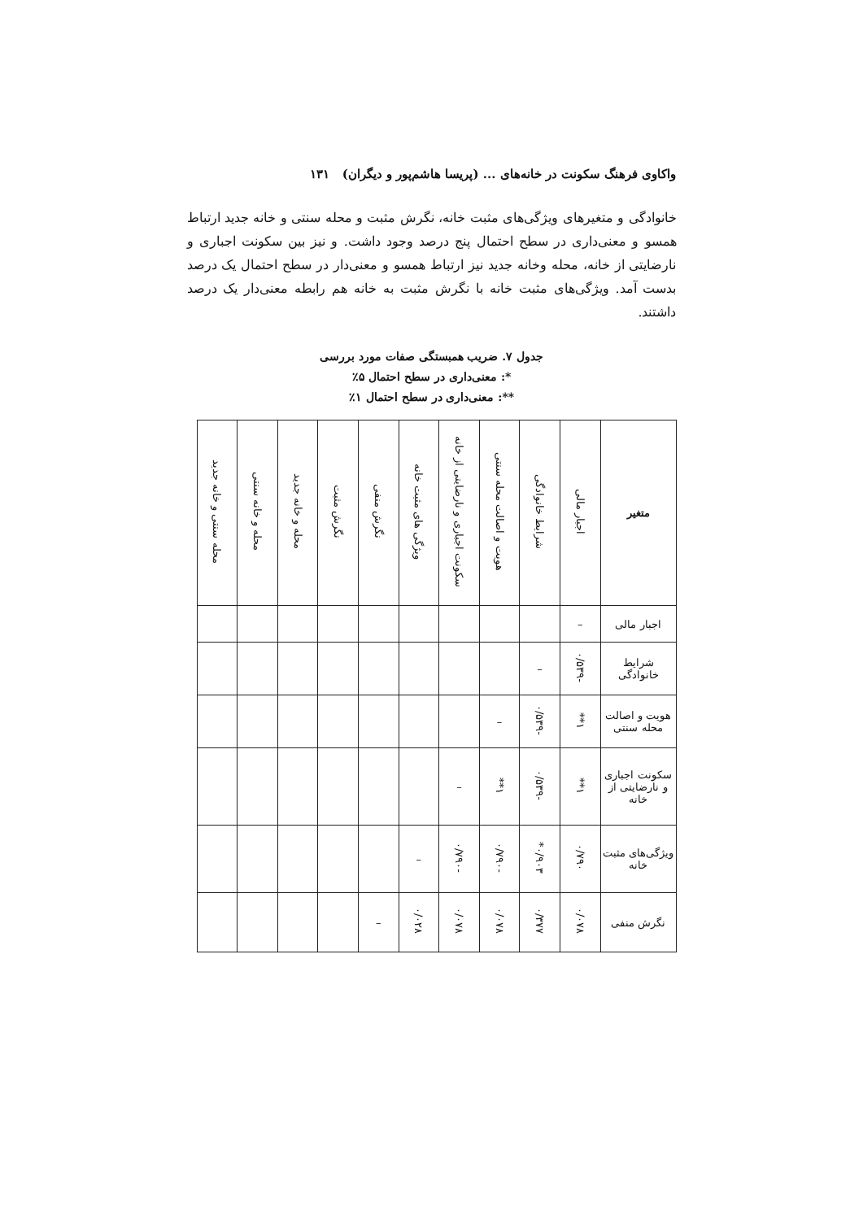واکاوی فرهنگ سکونت در خانه‌های ... (پریسا هاشم‌پور و دیگران) ۱۳۱
خانوادگی و متغیرهای ویژگی‌های مثبت خانه، نگرش مثبت و محله سنتی و خانه جدید ارتباط همسو و معنی‌داری در سطح احتمال پنج درصد وجود داشت. و نیز بین سکونت اجباری و نارضایتی از خانه، محله وخانه جدید نیز ارتباط همسو و معنی‌دار در سطح احتمال یک درصد بدست آمد. ویژگی‌های مثبت خانه با نگرش مثبت به خانه هم رابطه معنی‌دار یک درصد داشتند.
جدول ۷. ضریب همبستگی صفات مورد بررسی
*: معنی‌داری در سطح احتمال ۵٪
**: معنی‌داری در سطح احتمال ۱٪
| متغیر | اجبار مالی | شرایط خانوادگی | هویت و اصالت محله سنتی | سکونت اجباری و نارضایتی از خانه | ویژگی های مثبت خانه | نگرش منفی | نگرش مثبت | محله و خانه جدید | محله و خانه سنتی | محله سنتی و خانه جدید |
| --- | --- | --- | --- | --- | --- | --- | --- | --- | --- | --- |
| اجبار مالی | – | | | | | | | | | |
| شرایط خانوادگی | -۰/۵۳۹ | – | | | | | | | | |
| هویت و اصالت محله سنتی | ۱** | -۰/۵۳۹ | – | | | | | | | |
| سکونت اجباری و نارضایتی از خانه | ۱** | -۰/۵۳۹ | ۱** | – | | | | | | |
| ویژگی‌های مثبت خانه | ۰/۷۹۰ | ۰/۹۰۳* | -۰/۷۹۰ | -۰/۷۹۰ | – | | | | | |
| نگرش منفی | ۰/۰۷۸ | ۰/۳۷۷ | ۰/۰۷۸ | ۰/۰۷۸ | ۰/۰۲۸ | – | | | | |